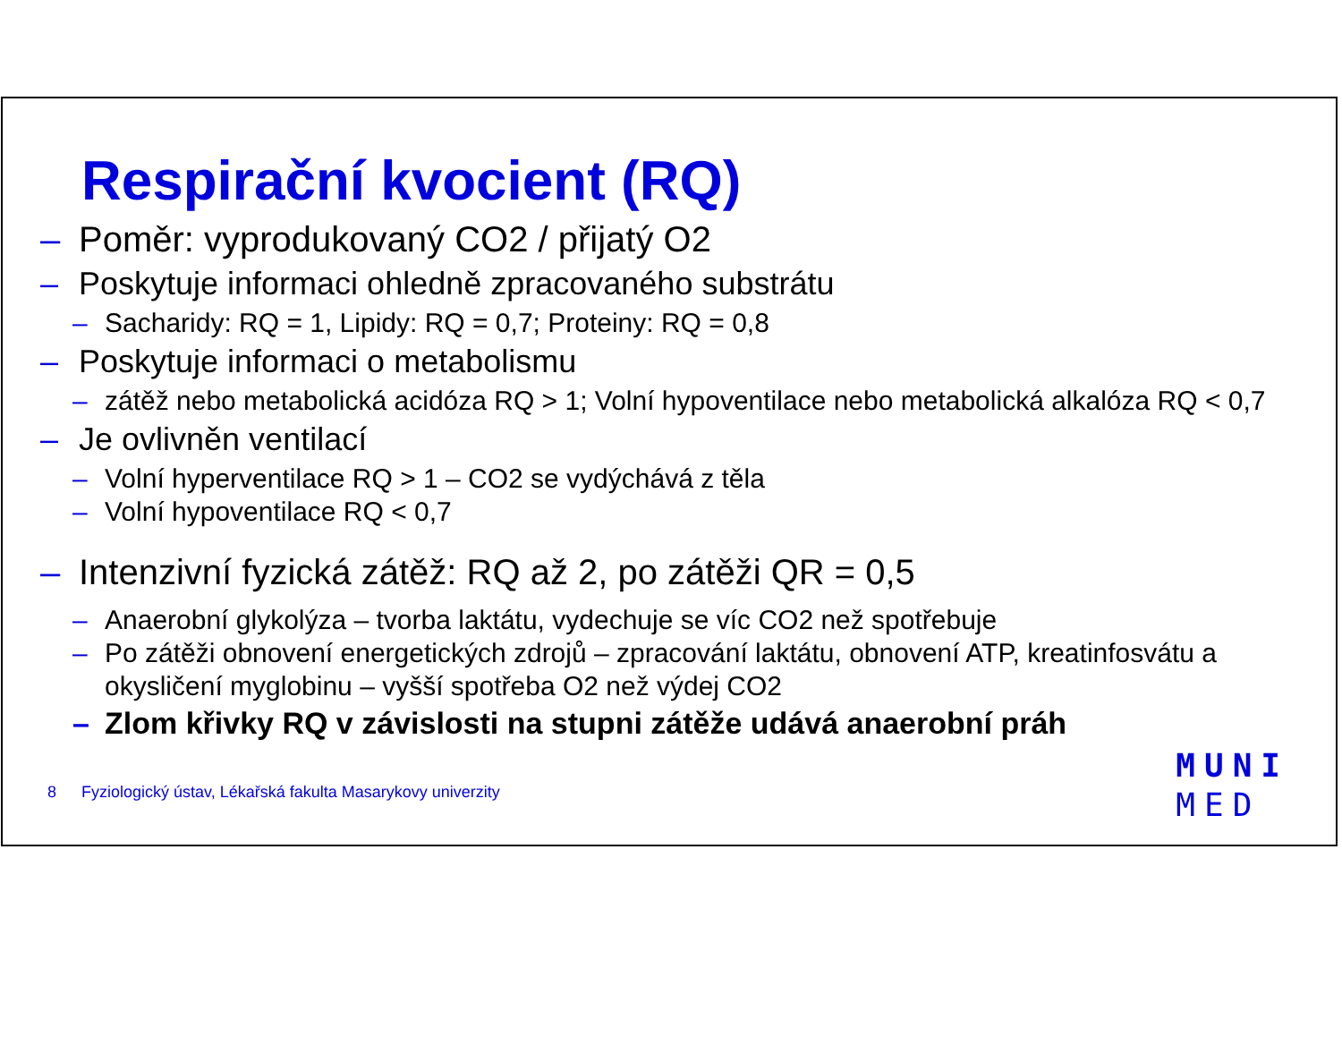Respirační kvocient (RQ)
– Poměr: vyprodukovaný CO2 / přijatý O2
– Poskytuje informaci ohledně zpracovaného substrátu
– Sacharidy: RQ = 1, Lipidy: RQ = 0,7; Proteiny: RQ = 0,8
– Poskytuje informaci o metabolismu
– zátěž nebo metabolická acidóza RQ > 1; Volní hypoventilace nebo metabolická alkalóza RQ < 0,7
– Je ovlivněn ventilací
– Volní hyperventilace RQ > 1 – CO2 se vydýchává z těla
– Volní hypoventilace RQ < 0,7
– Intenzivní fyzická zátěž: RQ až 2, po zátěži QR = 0,5
– Anaerobní glykolýza – tvorba laktátu, vydechuje se víc CO2 než spotřebuje
– Po zátěži obnovení energetických zdrojů – zpracování laktátu, obnovení ATP, kreatinfosvátu a okysličení myglobinu – vyšší spotřeba O2 než výdej CO2
– Zlom křivky RQ v závislosti na stupni zátěže udává anaerobní práh
8 Fyziologický ústav, Lékařská fakulta Masarykovy univerzity
MUNI
MED